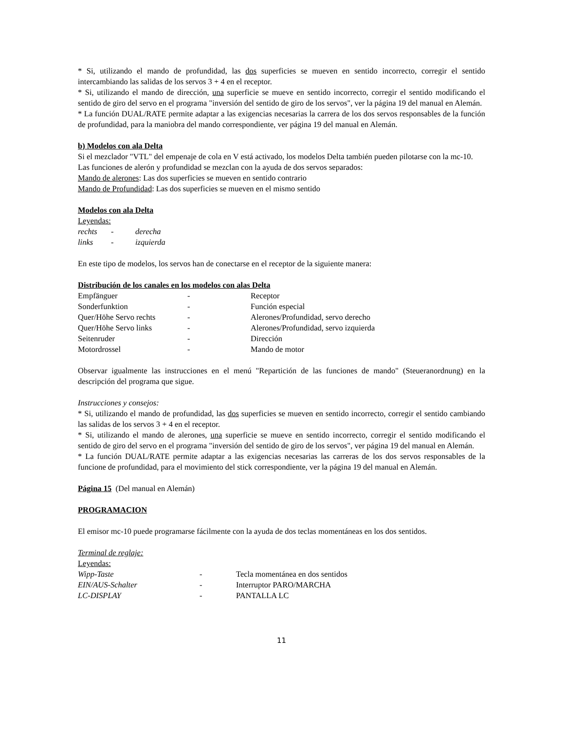* Si, utilizando el mando de profundidad, las dos superficies se mueven en sentido incorrecto, corregir el sentido intercambiando las salidas de los servos 3 + 4 en el receptor.
* Si, utilizando el mando de dirección, una superficie se mueve en sentido incorrecto, corregir el sentido modificando el sentido de giro del servo en el programa "inversión del sentido de giro de los servos", ver la página 19 del manual en Alemán.
* La función DUAL/RATE permite adaptar a las exigencias necesarias la carrera de los dos servos responsables de la función de profundidad, para la maniobra del mando correspondiente, ver página 19 del manual en Alemán.
b) Modelos con ala Delta
Si el mezclador "VTL" del empenaje de cola en V está activado, los modelos Delta también pueden pilotarse con la mc-10.
Las funciones de alerón y profundidad se mezclan con la ayuda de dos servos separados:
Mando de alerones: Las dos superficies se mueven en sentido contrario
Mando de Profundidad: Las dos superficies se mueven en el mismo sentido
Modelos con ala Delta
Leyendas:
| rechts | - | derecha |
| links | - | izquierda |
En este tipo de modelos, los servos han de conectarse en el receptor de la siguiente manera:
Distribución de los canales en los modelos con alas Delta
| Empfänguer | - | Receptor |
| Sonderfunktion | - | Función especial |
| Quer/Höhe Servo rechts | - | Alerones/Profundidad, servo derecho |
| Quer/Höhe Servo links | - | Alerones/Profundidad, servo izquierda |
| Seitenruder | - | Dirección |
| Motordrossel | - | Mando de motor |
Observar igualmente las instrucciones en el menú "Repartición de las funciones de mando" (Steueranordnung) en la descripción del programa que sigue.
Instrucciones y consejos:
* Si, utilizando el mando de profundidad, las dos superficies se mueven en sentido incorrecto, corregir el sentido cambiando las salidas de los servos 3 + 4 en el receptor.
* Si, utilizando el mando de alerones, una superficie se mueve en sentido incorrecto, corregir el sentido modificando el sentido de giro del servo en el programa "inversión del sentido de giro de los servos", ver página 19 del manual en Alemán.
* La función DUAL/RATE permite adaptar a las exigencias necesarias las carreras de los dos servos responsables de la funcione de profundidad, para el movimiento del stick correspondiente, ver la página 19 del manual en Alemán.
Página 15 (Del manual en Alemán)
PROGRAMACION
El emisor mc-10 puede programarse fácilmente con la ayuda de dos teclas momentáneas en los dos sentidos.
Terminal de reglaje:
Leyendas:
| Wipp-Taste | - | Tecla momentánea en dos sentidos |
| EIN/AUS-Schalter | - | Interruptor PARO/MARCHA |
| LC-DISPLAY | - | PANTALLA LC |
11